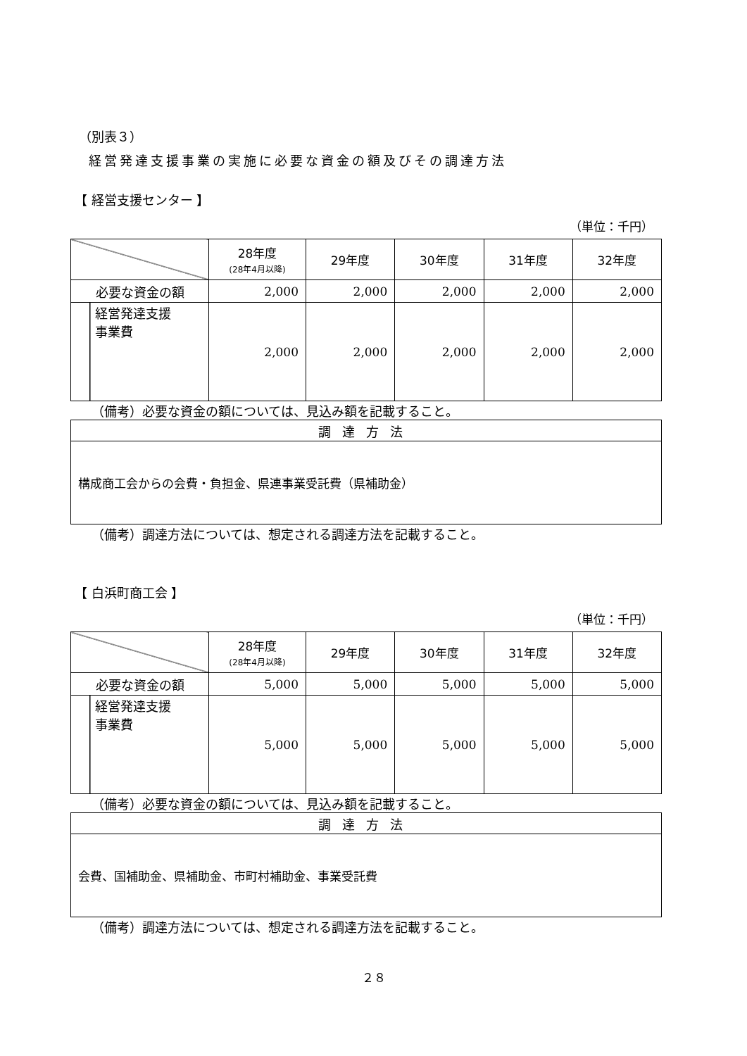（別表３）
経営発達支援事業の実施に必要な資金の額及びその調達方法
【 経営支援センター 】
（単位：千円）
| | 28年度 (28年4月以降) | 29年度 | 30年度 | 31年度 | 32年度 |
| --- | --- | --- | --- | --- | --- |
| 必要な資金の額 | 2,000 | 2,000 | 2,000 | 2,000 | 2,000 |
| 経営発達支援 事業費 | 2,000 | 2,000 | 2,000 | 2,000 | 2,000 |
（備考）必要な資金の額については、見込み額を記載すること。
| 調達方法 |
| --- |
| 構成商工会からの会費・負担金、県連事業受託費（県補助金） |
（備考）調達方法については、想定される調達方法を記載すること。
【 白浜町商工会 】
（単位：千円）
| | 28年度 (28年4月以降) | 29年度 | 30年度 | 31年度 | 32年度 |
| --- | --- | --- | --- | --- | --- |
| 必要な資金の額 | 5,000 | 5,000 | 5,000 | 5,000 | 5,000 |
| 経営発達支援 事業費 | 5,000 | 5,000 | 5,000 | 5,000 | 5,000 |
（備考）必要な資金の額については、見込み額を記載すること。
| 調達方法 |
| --- |
| 会費、国補助金、県補助金、市町村補助金、事業受託費 |
（備考）調達方法については、想定される調達方法を記載すること。
２８